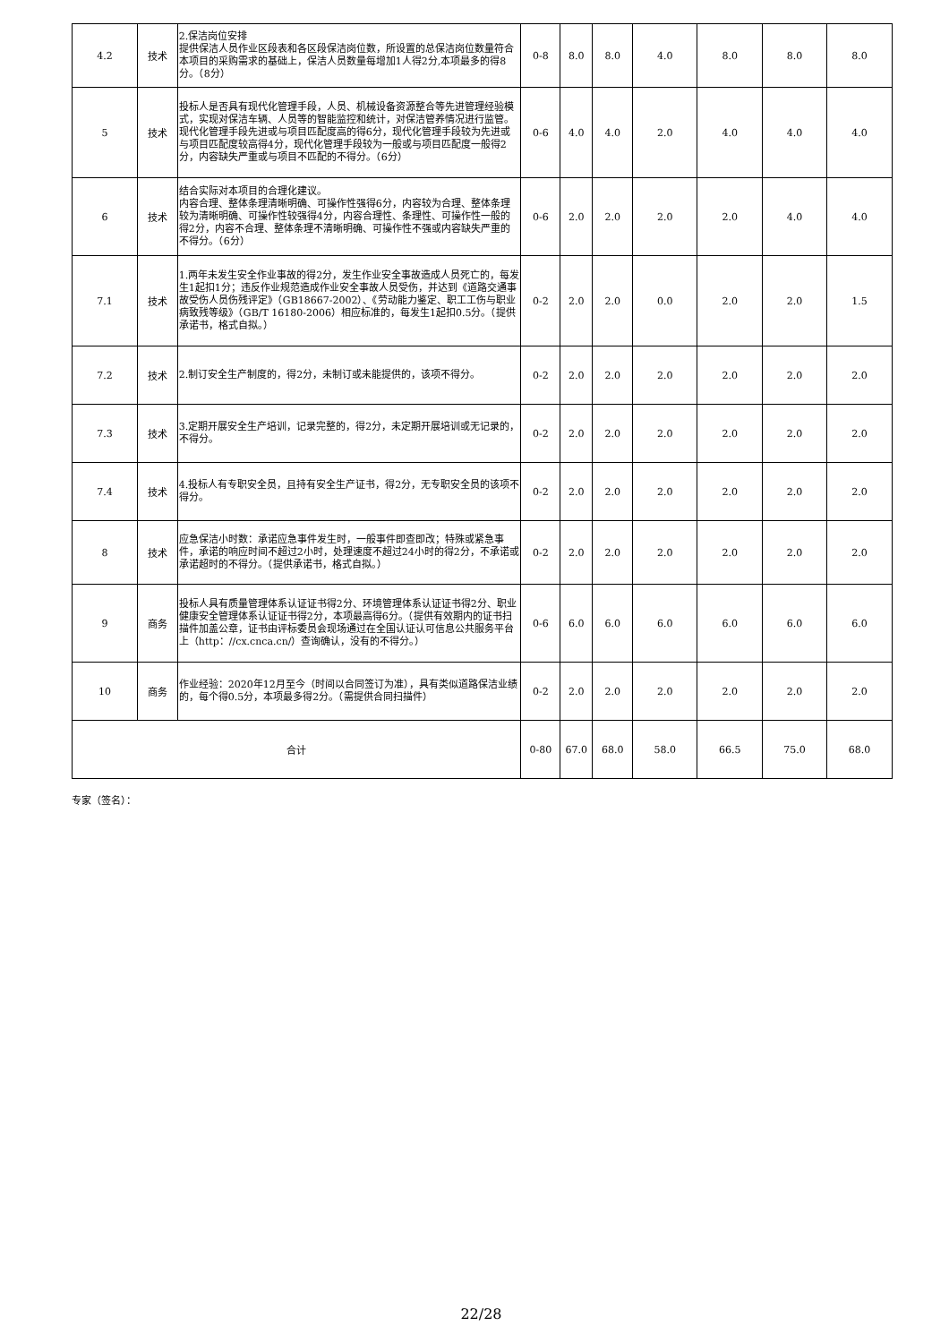| 4.2 | 技术 | 2.保洁岗位安排 提供保洁人员作业区段表和各区段保洁岗位数，所设置的总保洁岗位数量符合本项目的采购需求的基础上，保洁人员数量每增加1人得2分,本项最多的得8分。（8分） | 0-8 | 8.0 | 8.0 | 4.0 | 8.0 | 8.0 | 8.0 |
| 5 | 技术 | 投标人是否具有现代化管理手段，人员、机械设备资源整合等先进管理经验模式，实现对保洁车辆、人员等的智能监控和统计，对保洁管养情况进行监管。现代化管理手段先进或与项目匹配度高的得6分，现代化管理手段较为先进或与项目匹配度较高得4分，现代化管理手段较为一般或与项目匹配度一般得2分，内容缺失严重或与项目不匹配的不得分。（6分） | 0-6 | 4.0 | 4.0 | 2.0 | 4.0 | 4.0 | 4.0 |
| 6 | 技术 | 结合实际对本项目的合理化建议。 内容合理、整体条理清晰明确、可操作性强得6分，内容较为合理、整体条理较为清晰明确、可操作性较强得4分，内容合理性、条理性、可操作性一般的得2分，内容不合理、整体条理不清晰明确、可操作性不强或内容缺失严重的不得分。（6分） | 0-6 | 2.0 | 2.0 | 2.0 | 2.0 | 4.0 | 4.0 |
| 7.1 | 技术 | 1.两年未发生安全作业事故的得2分，发生作业安全事故造成人员死亡的，每发生1起扣1分；违反作业规范造成作业安全事故人员受伤，并达到《道路交通事故受伤人员伤残评定》（GB18667-2002）、《劳动能力鉴定、职工工伤与职业病致残等级》（GB/T 16180-2006）相应标准的，每发生1起扣0.5分。（提供承诺书，格式自拟。） | 0-2 | 2.0 | 2.0 | 0.0 | 2.0 | 2.0 | 1.5 |
| 7.2 | 技术 | 2.制订安全生产制度的，得2分，未制订或未能提供的，该项不得分。 | 0-2 | 2.0 | 2.0 | 2.0 | 2.0 | 2.0 | 2.0 |
| 7.3 | 技术 | 3.定期开展安全生产培训，记录完整的，得2分，未定期开展培训或无记录的，不得分。 | 0-2 | 2.0 | 2.0 | 2.0 | 2.0 | 2.0 | 2.0 |
| 7.4 | 技术 | 4.投标人有专职安全员，且持有安全生产证书，得2分，无专职安全员的该项不得分。 | 0-2 | 2.0 | 2.0 | 2.0 | 2.0 | 2.0 | 2.0 |
| 8 | 技术 | 应急保洁小时数：承诺应急事件发生时，一般事件即查即改；特殊或紧急事件，承诺的响应时间不超过2小时，处理速度不超过24小时的得2分，不承诺或承诺超时的不得分。（提供承诺书，格式自拟。） | 0-2 | 2.0 | 2.0 | 2.0 | 2.0 | 2.0 | 2.0 |
| 9 | 商务 | 投标人具有质量管理体系认证证书得2分、环境管理体系认证证书得2分、职业健康安全管理体系认证证书得2分，本项最高得6分。（提供有效期内的证书扫描件加盖公章，证书由评标委员会现场通过在全国认证认可信息公共服务平台上（http：//cx.cnca.cn/）查询确认，没有的不得分。） | 0-6 | 6.0 | 6.0 | 6.0 | 6.0 | 6.0 | 6.0 |
| 10 | 商务 | 作业经验：2020年12月至今（时间以合同签订为准），具有类似道路保洁业绩的，每个得0.5分，本项最多得2分。（需提供合同扫描件） | 0-2 | 2.0 | 2.0 | 2.0 | 2.0 | 2.0 | 2.0 |
| 合计 | | | 0-80 | 67.0 | 68.0 | 58.0 | 66.5 | 75.0 | 68.0 |
专家（签名）：
22/28